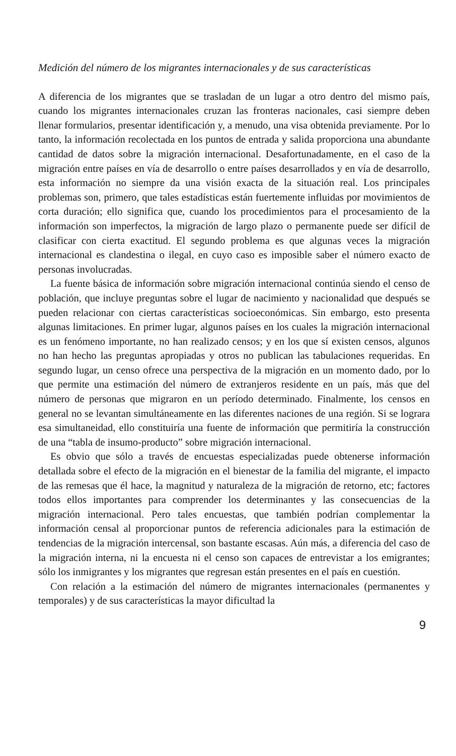Medición del número de los migrantes internacionales y de sus características
A diferencia de los migrantes que se trasladan de un lugar a otro dentro del mismo país, cuando los migrantes internacionales cruzan las fronteras nacionales, casi siempre deben llenar formularios, presentar identificación y, a menudo, una visa obtenida previamente. Por lo tanto, la información recolectada en los puntos de entrada y salida proporciona una abundante cantidad de datos sobre la migración internacional. Desafortunadamente, en el caso de la migración entre países en vía de desarrollo o entre países desarrollados y en vía de desarrollo, esta información no siempre da una visión exacta de la situación real. Los principales problemas son, primero, que tales estadísticas están fuertemente influidas por movimientos de corta duración; ello significa que, cuando los procedimientos para el procesamiento de la información son imperfectos, la migración de largo plazo o permanente puede ser difícil de clasificar con cierta exactitud. El segundo problema es que algunas veces la migración internacional es clandestina o ilegal, en cuyo caso es imposible saber el número exacto de personas involucradas.
La fuente básica de información sobre migración internacional continúa siendo el censo de población, que incluye preguntas sobre el lugar de nacimiento y nacionalidad que después se pueden relacionar con ciertas características socioeconómicas. Sin embargo, esto presenta algunas limitaciones. En primer lugar, algunos países en los cuales la migración internacional es un fenómeno importante, no han realizado censos; y en los que sí existen censos, algunos no han hecho las preguntas apropiadas y otros no publican las tabulaciones requeridas. En segundo lugar, un censo ofrece una perspectiva de la migración en un momento dado, por lo que permite una estimación del número de extranjeros residente en un país, más que del número de personas que migraron en un período determinado. Finalmente, los censos en general no se levantan simultáneamente en las diferentes naciones de una región. Si se lograra esa simultaneidad, ello constituiría una fuente de información que permitiría la construcción de una “tabla de insumo-producto” sobre migración internacional.
Es obvio que sólo a través de encuestas especializadas puede obtenerse información detallada sobre el efecto de la migración en el bienestar de la familia del migrante, el impacto de las remesas que él hace, la magnitud y naturaleza de la migración de retorno, etc; factores todos ellos importantes para comprender los determinantes y las consecuencias de la migración internacional. Pero tales encuestas, que también podrían complementar la información censal al proporcionar puntos de referencia adicionales para la estimación de tendencias de la migración intercensal, son bastante escasas. Aún más, a diferencia del caso de la migración interna, ni la encuesta ni el censo son capaces de entrevistar a los emigrantes; sólo los inmigrantes y los migrantes que regresan están presentes en el país en cuestión.
Con relación a la estimación del número de migrantes internacionales (permanentes y temporales) y de sus características la mayor dificultad la
9